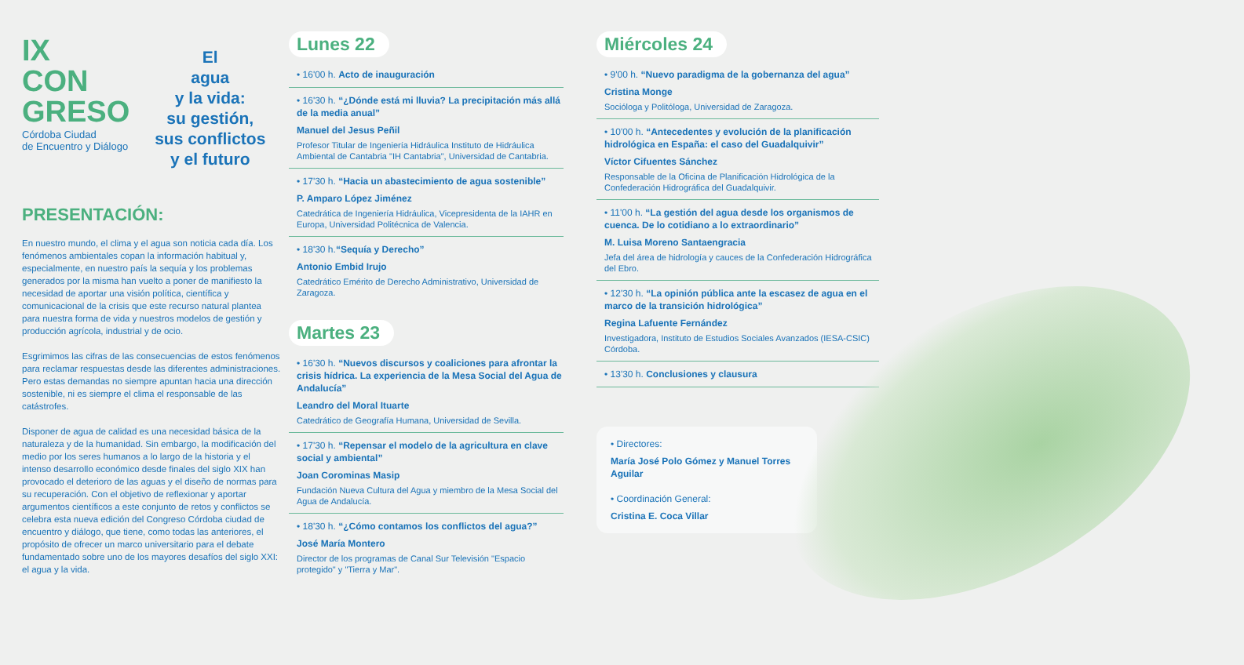IX
CON
GRESO
Córdoba Ciudad
de Encuentro y Diálogo
El
agua
y la vida:
su gestión,
sus conflictos
y el futuro
PRESENTACIÓN:
En nuestro mundo, el clima y el agua son noticia cada día. Los fenómenos ambientales copan la información habitual y, especialmente, en nuestro país la sequía y los problemas generados por la misma han vuelto a poner de manifiesto la necesidad de aportar una visión política, científica y comunicacional de la crisis que este recurso natural plantea para nuestra forma de vida y nuestros modelos de gestión y producción agrícola, industrial y de ocio.
Esgrimimos las cifras de las consecuencias de estos fenómenos para reclamar respuestas desde las diferentes administraciones. Pero estas demandas no siempre apuntan hacia una dirección sostenible, ni es siempre el clima el responsable de las catástrofes.
Disponer de agua de calidad es una necesidad básica de la naturaleza y de la humanidad. Sin embargo, la modificación del medio por los seres humanos a lo largo de la historia y el intenso desarrollo económico desde finales del siglo XIX han provocado el deterioro de las aguas y el diseño de normas para su recuperación. Con el objetivo de reflexionar y aportar argumentos científicos a este conjunto de retos y conflictos se celebra esta nueva edición del Congreso Córdoba ciudad de encuentro y diálogo, que tiene, como todas las anteriores, el propósito de ofrecer un marco universitario para el debate fundamentado sobre uno de los mayores desafíos del siglo XXI: el agua y la vida.
Lunes 22
• 16'00 h. Acto de inauguración
• 16'30 h. “¿Dónde está mi lluvia? La precipitación más allá de la media anual”
Manuel del Jesus Peñil
Profesor Titular de Ingeniería Hidráulica Instituto de Hidráulica Ambiental de Cantabria "IH Cantabria", Universidad de Cantabria.
• 17'30 h. “Hacia un abastecimiento de agua sostenible”
P. Amparo López Jiménez
Catedrática de Ingeniería Hidráulica, Vicepresidenta de la IAHR en Europa, Universidad Politécnica de Valencia.
• 18'30 h.“Sequía y Derecho”
Antonio Embid Irujo
Catedrático Emérito de Derecho Administrativo, Universidad de Zaragoza.
Martes 23
• 16'30 h. “Nuevos discursos y coaliciones para afrontar la crisis hídrica. La experiencia de la Mesa Social del Agua de Andalucía”
Leandro del Moral Ituarte
Catedrático de Geografía Humana, Universidad de Sevilla.
• 17'30 h. “Repensar el modelo de la agricultura en clave social y ambiental”
Joan Corominas Masip
Fundación Nueva Cultura del Agua y miembro de la Mesa Social del Agua de Andalucía.
• 18'30 h. “¿Cómo contamos los conflictos del agua?”
José María Montero
Director de los programas de Canal Sur Televisión "Espacio protegido" y "Tierra y Mar".
Miércoles 24
• 9'00 h. “Nuevo paradigma de la gobernanza del agua”
Cristina Monge
Socióloga y Politóloga, Universidad de Zaragoza.
• 10'00 h. “Antecedentes y evolución de la planificación hidrológica en España: el caso del Guadalquivir”
Víctor Cifuentes Sánchez
Responsable de la Oficina de Planificación Hidrológica de la Confederación Hidrográfica del Guadalquivir.
• 11'00 h. “La gestión del agua desde los organismos de cuenca. De lo cotidiano a lo extraordinario”
M. Luisa Moreno Santaengracia
Jefa del área de hidrología y cauces de la Confederación Hidrográfica del Ebro.
• 12'30 h. “La opinión pública ante la escasez de agua en el marco de la transición hidrológica”
Regina Lafuente Fernández
Investigadora, Instituto de Estudios Sociales Avanzados (IESA-CSIC) Córdoba.
• 13'30 h. Conclusiones y clausura
• Directores:
María José Polo Gómez y Manuel Torres Aguilar
• Coordinación General:
Cristina E. Coca Villar